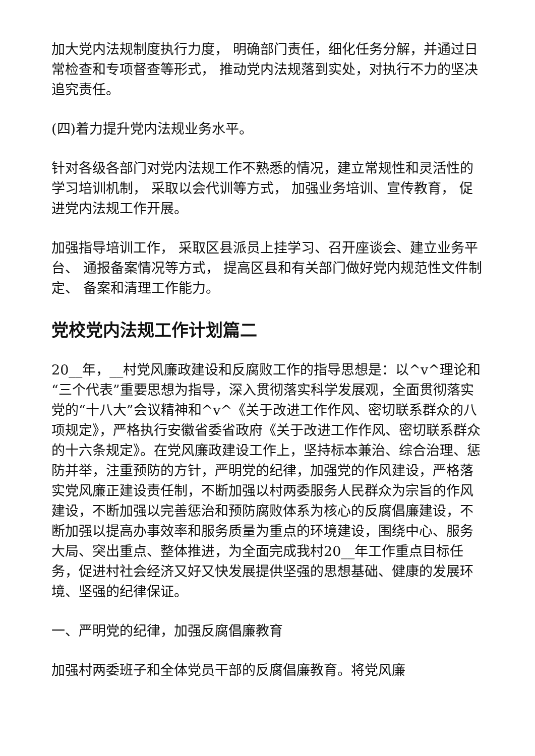加大党内法规制度执行力度， 明确部门责任，细化任务分解，并通过日常检查和专项督查等形式， 推动党内法规落到实处，对执行不力的坚决追究责任。
(四)着力提升党内法规业务水平。
针对各级各部门对党内法规工作不熟悉的情况，建立常规性和灵活性的学习培训机制， 采取以会代训等方式， 加强业务培训、宣传教育， 促进党内法规工作开展。
加强指导培训工作， 采取区县派员上挂学习、召开座谈会、建立业务平台、 通报备案情况等方式， 提高区县和有关部门做好党内规范性文件制定、 备案和清理工作能力。
党校党内法规工作计划篇二
20__年，__村党风廉政建设和反腐败工作的指导思想是：以^v^理论和“三个代表”重要思想为指导，深入贯彻落实科学发展观，全面贯彻落实党的“十八大”会议精神和^v^《关于改进工作作风、密切联系群众的八项规定》，严格执行安徽省委省政府《关于改进工作作风、密切联系群众的十六条规定》。在党风廉政建设工作上，坚持标本兼治、综合治理、惩防并举，注重预防的方针，严明党的纪律，加强党的作风建设，严格落实党风廉正建设责任制，不断加强以村两委服务人民群众为宗旨的作风建设，不断加强以完善惩治和预防腐败体系为核心的反腐倡廉建设，不断加强以提高办事效率和服务质量为重点的环境建设，围绕中心、服务大局、突出重点、整体推进，为全面完成我村20__年工作重点目标任务，促进村社会经济又好又快发展提供坚强的思想基础、健康的发展环境、坚强的纪律保证。
一、严明党的纪律，加强反腐倡廉教育
加强村两委班子和全体党员干部的反腐倡廉教育。将党风廉